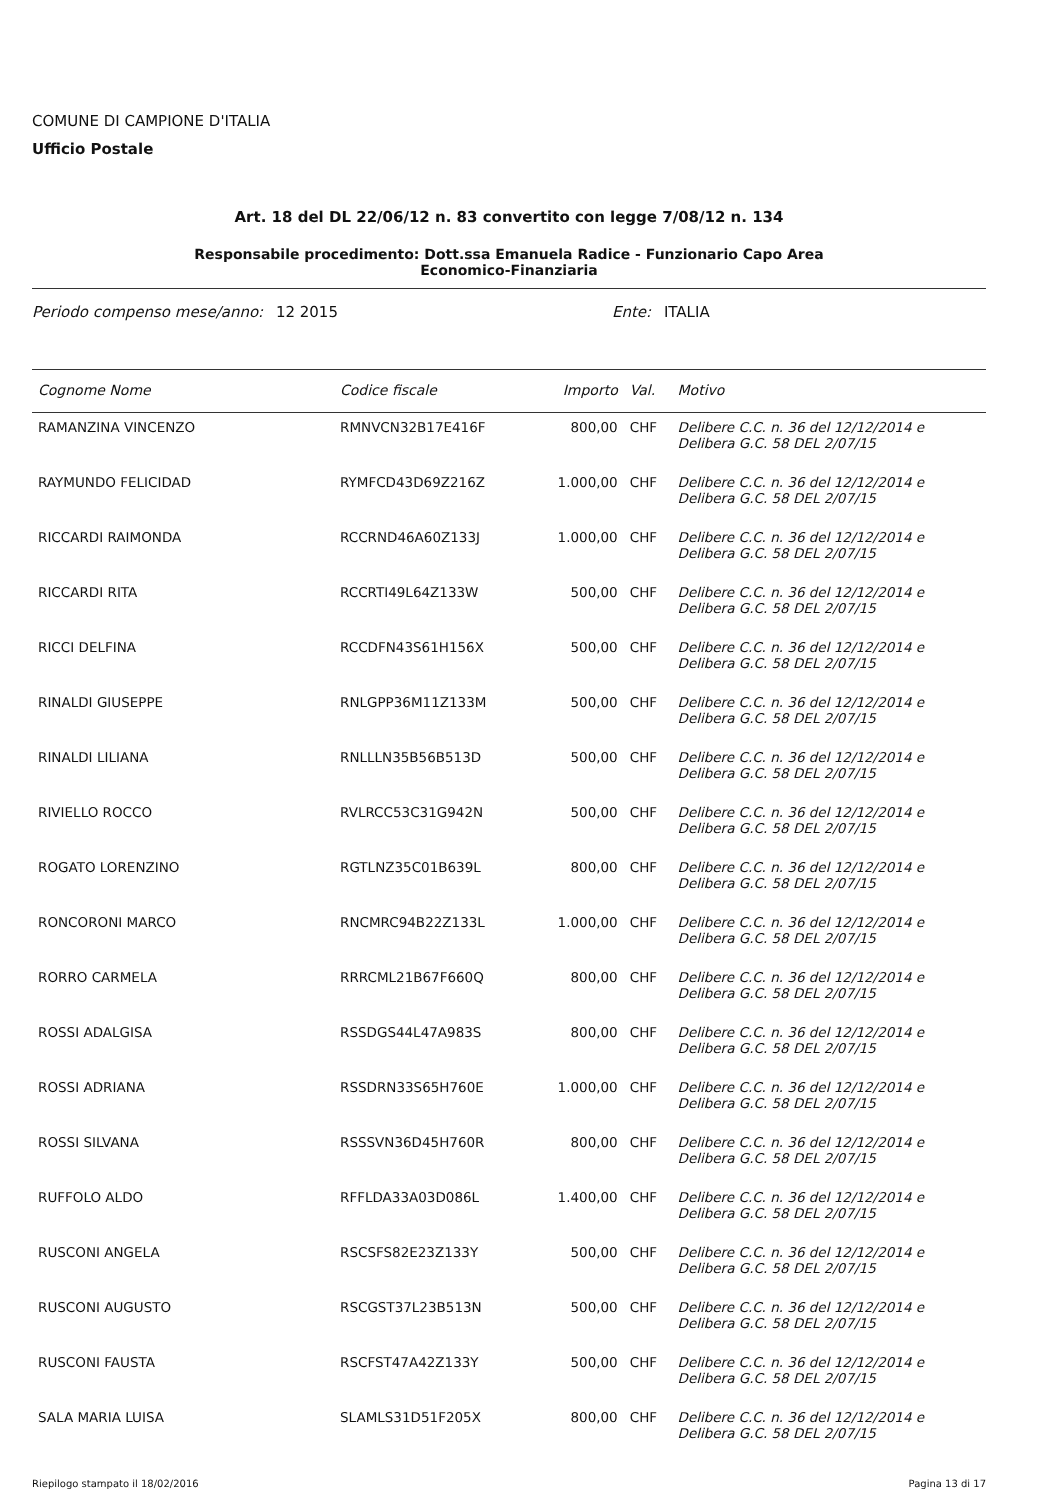COMUNE DI CAMPIONE D'ITALIA
Ufficio Postale
Art. 18 del DL 22/06/12 n. 83 convertito con legge 7/08/12 n. 134
Responsabile procedimento: Dott.ssa Emanuela Radice - Funzionario Capo Area
Economico-Finanziaria
Periodo compenso mese/anno: 12 2015 Ente: ITALIA
| Cognome Nome | Codice fiscale | Importo | Val. | Motivo |
| --- | --- | --- | --- | --- |
| RAMANZINA VINCENZO | RMNVCN32B17E416F | 800,00 | CHF | Delibere C.C. n. 36 del 12/12/2014 e Delibera G.C. 58 DEL 2/07/15 |
| RAYMUNDO FELICIDAD | RYMFCD43D69Z216Z | 1.000,00 | CHF | Delibere C.C. n. 36 del 12/12/2014 e Delibera G.C. 58 DEL 2/07/15 |
| RICCARDI RAIMONDA | RCCRND46A60Z133J | 1.000,00 | CHF | Delibere C.C. n. 36 del 12/12/2014 e Delibera G.C. 58 DEL 2/07/15 |
| RICCARDI RITA | RCCRTI49L64Z133W | 500,00 | CHF | Delibere C.C. n. 36 del 12/12/2014 e Delibera G.C. 58 DEL 2/07/15 |
| RICCI DELFINA | RCCDFN43S61H156X | 500,00 | CHF | Delibere C.C. n. 36 del 12/12/2014 e Delibera G.C. 58 DEL 2/07/15 |
| RINALDI GIUSEPPE | RNLGPP36M11Z133M | 500,00 | CHF | Delibere C.C. n. 36 del 12/12/2014 e Delibera G.C. 58 DEL 2/07/15 |
| RINALDI LILIANA | RNLLLN35B56B513D | 500,00 | CHF | Delibere C.C. n. 36 del 12/12/2014 e Delibera G.C. 58 DEL 2/07/15 |
| RIVIELLO ROCCO | RVLRCC53C31G942N | 500,00 | CHF | Delibere C.C. n. 36 del 12/12/2014 e Delibera G.C. 58 DEL 2/07/15 |
| ROGATO LORENZINO | RGTLNZ35C01B639L | 800,00 | CHF | Delibere C.C. n. 36 del 12/12/2014 e Delibera G.C. 58 DEL 2/07/15 |
| RONCORONI MARCO | RNCMRC94B22Z133L | 1.000,00 | CHF | Delibere C.C. n. 36 del 12/12/2014 e Delibera G.C. 58 DEL 2/07/15 |
| RORRO CARMELA | RRRCML21B67F660Q | 800,00 | CHF | Delibere C.C. n. 36 del 12/12/2014 e Delibera G.C. 58 DEL 2/07/15 |
| ROSSI ADALGISA | RSSDGS44L47A983S | 800,00 | CHF | Delibere C.C. n. 36 del 12/12/2014 e Delibera G.C. 58 DEL 2/07/15 |
| ROSSI ADRIANA | RSSDRN33S65H760E | 1.000,00 | CHF | Delibere C.C. n. 36 del 12/12/2014 e Delibera G.C. 58 DEL 2/07/15 |
| ROSSI SILVANA | RSSSVN36D45H760R | 800,00 | CHF | Delibere C.C. n. 36 del 12/12/2014 e Delibera G.C. 58 DEL 2/07/15 |
| RUFFOLO ALDO | RFFLDA33A03D086L | 1.400,00 | CHF | Delibere C.C. n. 36 del 12/12/2014 e Delibera G.C. 58 DEL 2/07/15 |
| RUSCONI ANGELA | RSCSFS82E23Z133Y | 500,00 | CHF | Delibere C.C. n. 36 del 12/12/2014 e Delibera G.C. 58 DEL 2/07/15 |
| RUSCONI AUGUSTO | RSCGST37L23B513N | 500,00 | CHF | Delibere C.C. n. 36 del 12/12/2014 e Delibera G.C. 58 DEL 2/07/15 |
| RUSCONI FAUSTA | RSCFST47A42Z133Y | 500,00 | CHF | Delibere C.C. n. 36 del 12/12/2014 e Delibera G.C. 58 DEL 2/07/15 |
| SALA MARIA LUISA | SLAMLS31D51F205X | 800,00 | CHF | Delibere C.C. n. 36 del 12/12/2014 e Delibera G.C. 58 DEL 2/07/15 |
Riepilogo stampato il 18/02/2016 Pagina 13 di 17